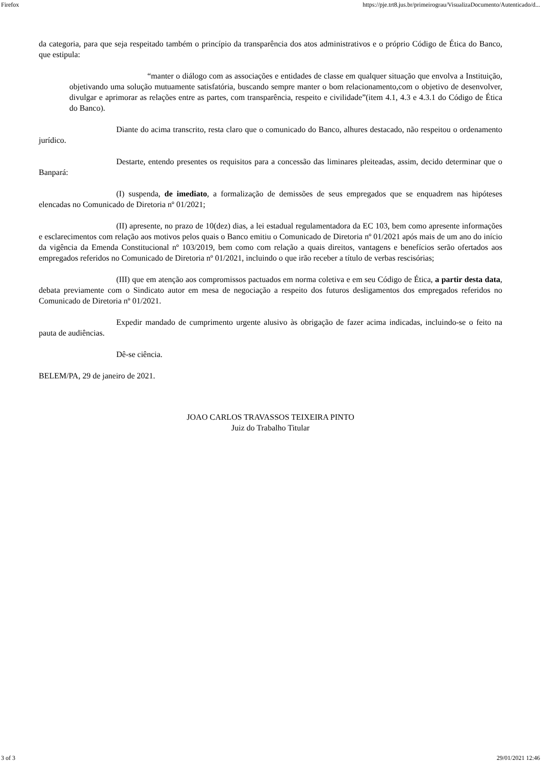Firefox https://pje.trt8.jus.br/primeirograu/VisualizaDocumento/Autenticado/d...
da categoria, para que seja respeitado também o princípio da transparência dos atos administrativos e o próprio Código de Ética do Banco, que estipula:
“manter o diálogo com as associações e entidades de classe em qualquer situação que envolva a Instituição, objetivando uma solução mutuamente satisfatória, buscando sempre manter o bom relacionamento,com o objetivo de desenvolver, divulgar e aprimorar as relações entre as partes, com transparência, respeito e civilidade”(item 4.1, 4.3 e 4.3.1 do Código de Ética do Banco).
Diante do acima transcrito, resta claro que o comunicado do Banco, alhures destacado, não respeitou o ordenamento jurídico.
Destarte, entendo presentes os requisitos para a concessão das liminares pleiteadas, assim, decido determinar que o Banpará:
(I) suspenda, de imediato, a formalização de demissões de seus empregados que se enquadrem nas hipóteses elencadas no Comunicado de Diretoria nº 01/2021;
(II) apresente, no prazo de 10(dez) dias, a lei estadual regulamentadora da EC 103, bem como apresente informações e esclarecimentos com relação aos motivos pelos quais o Banco emitiu o Comunicado de Diretoria nº 01/2021 após mais de um ano do início da vigência da Emenda Constitucional nº 103/2019, bem como com relação a quais direitos, vantagens e benefícios serão ofertados aos empregados referidos no Comunicado de Diretoria nº 01/2021, incluindo o que irão receber a título de verbas rescisórias;
(III) que em atenção aos compromissos pactuados em norma coletiva e em seu Código de Ética, a partir desta data, debata previamente com o Sindicato autor em mesa de negociação a respeito dos futuros desligamentos dos empregados referidos no Comunicado de Diretoria nº 01/2021.
Expedir mandado de cumprimento urgente alusivo às obrigação de fazer acima indicadas, incluindo-se o feito na pauta de audiências.
Dê-se ciência.
BELEM/PA, 29 de janeiro de 2021.
JOAO CARLOS TRAVASSOS TEIXEIRA PINTO
Juiz do Trabalho Titular
3 of 3 29/01/2021 12:46